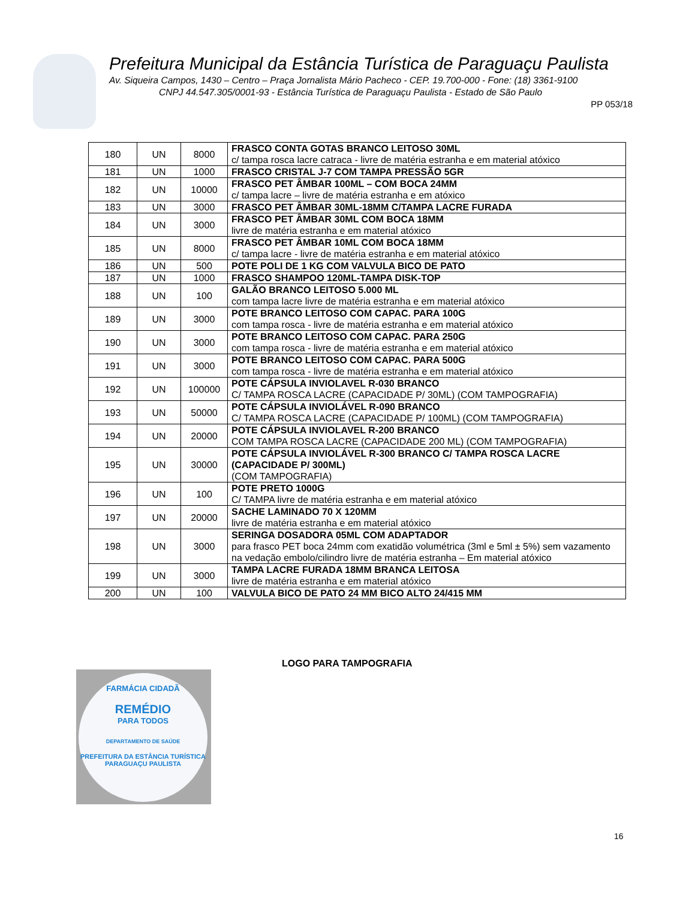Prefeitura Municipal da Estância Turística de Paraguaçu Paulista
Av. Siqueira Campos, 1430 – Centro – Praça Jornalista Mário Pacheco - CEP. 19.700-000 - Fone: (18) 3361-9100
CNPJ 44.547.305/0001-93 - Estância Turística de Paraguaçu Paulista - Estado de São Paulo
PP 053/18
| 180 | UN | 8000 | FRASCO CONTA GOTAS BRANCO LEITOSO 30ML c/ tampa rosca lacre catraca - livre de matéria estranha e em material atóxico |
| 181 | UN | 1000 | FRASCO CRISTAL J-7 COM TAMPA PRESSÃO 5GR |
| 182 | UN | 10000 | FRASCO PET ÂMBAR 100ML – COM BOCA 24MM c/ tampa lacre – livre de matéria estranha e em atóxico |
| 183 | UN | 3000 | FRASCO PET ÂMBAR 30ML-18MM C/TAMPA LACRE FURADA |
| 184 | UN | 3000 | FRASCO PET ÂMBAR 30ML COM BOCA 18MM livre de matéria estranha e em material atóxico |
| 185 | UN | 8000 | FRASCO PET ÂMBAR 10ML COM BOCA 18MM c/ tampa lacre - livre de matéria estranha e em material atóxico |
| 186 | UN | 500 | POTE POLI DE 1 KG COM VALVULA BICO DE PATO |
| 187 | UN | 1000 | FRASCO SHAMPOO 120ML-TAMPA DISK-TOP |
| 188 | UN | 100 | GALÃO BRANCO LEITOSO 5.000 ML com tampa lacre livre de matéria estranha e em material atóxico |
| 189 | UN | 3000 | POTE BRANCO LEITOSO COM CAPAC. PARA 100G com tampa rosca - livre de matéria estranha e em material atóxico |
| 190 | UN | 3000 | POTE BRANCO LEITOSO COM CAPAC. PARA 250G com tampa rosca - livre de matéria estranha e em material atóxico |
| 191 | UN | 3000 | POTE BRANCO LEITOSO COM CAPAC. PARA 500G com tampa rosca - livre de matéria estranha e em material atóxico |
| 192 | UN | 100000 | POTE CÁPSULA INVIOLAVEL R-030 BRANCO C/ TAMPA ROSCA LACRE (CAPACIDADE P/ 30ML) (COM TAMPOGRAFIA) |
| 193 | UN | 50000 | POTE CÁPSULA INVIOLÁVEL R-090 BRANCO C/ TAMPA ROSCA LACRE (CAPACIDADE P/ 100ML) (COM TAMPOGRAFIA) |
| 194 | UN | 20000 | POTE CÁPSULA INVIOLAVEL R-200 BRANCO COM TAMPA ROSCA LACRE (CAPACIDADE 200 ML) (COM TAMPOGRAFIA) |
| 195 | UN | 30000 | POTE CÁPSULA INVIOLÁVEL R-300 BRANCO C/ TAMPA ROSCA LACRE (CAPACIDADE P/ 300ML) (COM TAMPOGRAFIA) |
| 196 | UN | 100 | POTE PRETO 1000G C/ TAMPA livre de matéria estranha e em material atóxico |
| 197 | UN | 20000 | SACHE LAMINADO 70 X 120MM livre de matéria estranha e em material atóxico |
| 198 | UN | 3000 | SERINGA DOSADORA 05ML COM ADAPTADOR para frasco PET boca 24mm com exatidão volumétrica (3ml e 5ml ± 5%) sem vazamento na vedação embolo/cilindro livre de matéria estranha – Em material atóxico |
| 199 | UN | 3000 | TAMPA LACRE FURADA 18MM BRANCA LEITOSA livre de matéria estranha e em material atóxico |
| 200 | UN | 100 | VALVULA BICO DE PATO 24 MM BICO ALTO 24/415 MM |
LOGO PARA TAMPOGRAFIA
FARMÁCIA CIDADÃ
REMÉDIO
PARA TODOS
DEPARTAMENTO DE SAÚDE
PREFEITURA DA ESTÂNCIA TURÍSTICA PARAGUAÇU PAULISTA
16